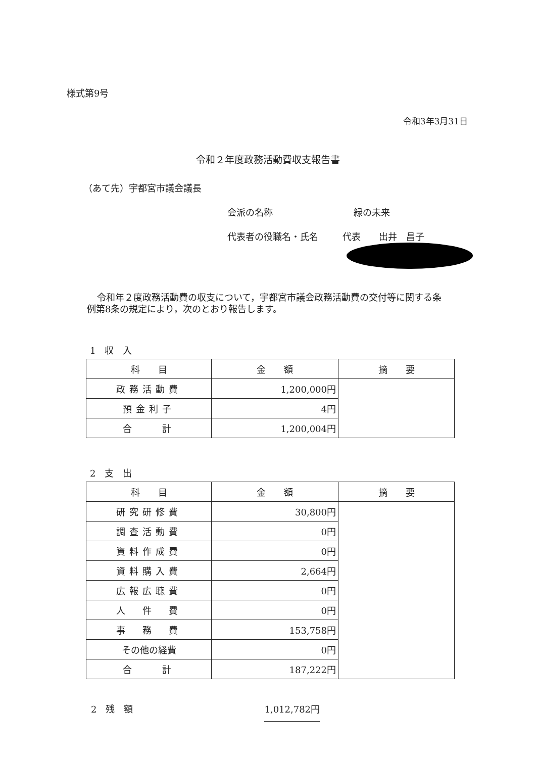様式第9号
令和3年3月31日
令和２年度政務活動費収支報告書
（あて先）宇都宮市議会議長
会派の名称 緑の未来
代表者の役職名・氏名 代表　　出井　昌子
令和年２度政務活動費の収支について，宇都宮市議会政務活動費の交付等に関する条例第8条の規定により，次のとおり報告します。
1　収　入
| 科 目 | 金 額 | 摘 要 |
| --- | --- | --- |
| 政務活動費 | 1,200,000円 | |
| 預金利子 | 4円 | |
| 合 計 | 1,200,004円 | |
2　支　出
| 科 目 | 金 額 | 摘 要 |
| --- | --- | --- |
| 研究研修費 | 30,800円 | |
| 調査活動費 | 0円 | |
| 資料作成費 | 0円 | |
| 資料購入費 | 2,664円 | |
| 広報広聴費 | 0円 | |
| 人 件 費 | 0円 | |
| 事 務 費 | 153,758円 | |
| その他の経費 | 0円 | |
| 合 計 | 187,222円 | |
2　残　額 1,012,782円